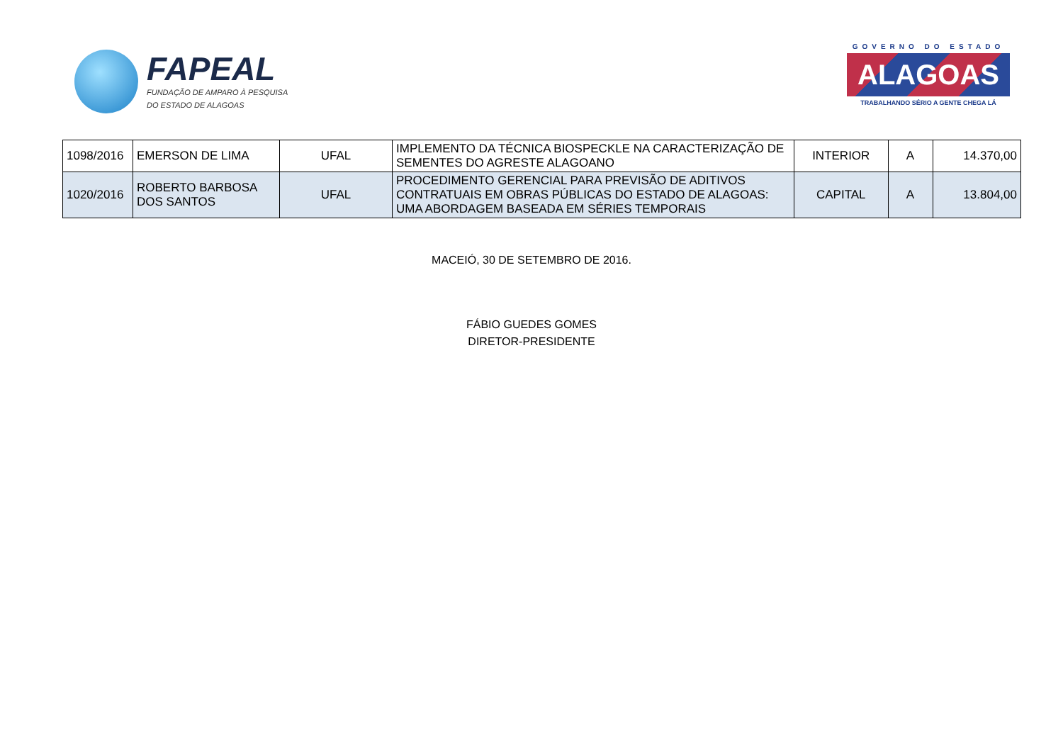FAPEAL
FUNDAÇÃO DE AMPARO À PESQUISA
DO ESTADO DE ALAGOAS
GOVERNO DO ESTADO
ALAGOAS
TRABALHANDO SÉRIO A GENTE CHEGA LÁ
| 1098/2016 | EMERSON DE LIMA | UFAL | IMPLEMENTO DA TÉCNICA BIOSPECKLE NA CARACTERIZAÇÃO DE SEMENTES DO AGRESTE ALAGOANO | INTERIOR | A | 14.370,00 |
| 1020/2016 | ROBERTO BARBOSA DOS SANTOS | UFAL | PROCEDIMENTO GERENCIAL PARA PREVISÃO DE ADITIVOS CONTRATUAIS EM OBRAS PÚBLICAS DO ESTADO DE ALAGOAS: UMA ABORDAGEM BASEADA EM SÉRIES TEMPORAIS | CAPITAL | A | 13.804,00 |
MACEIÓ, 30 DE SETEMBRO DE 2016.
FÁBIO GUEDES GOMES
DIRETOR-PRESIDENTE